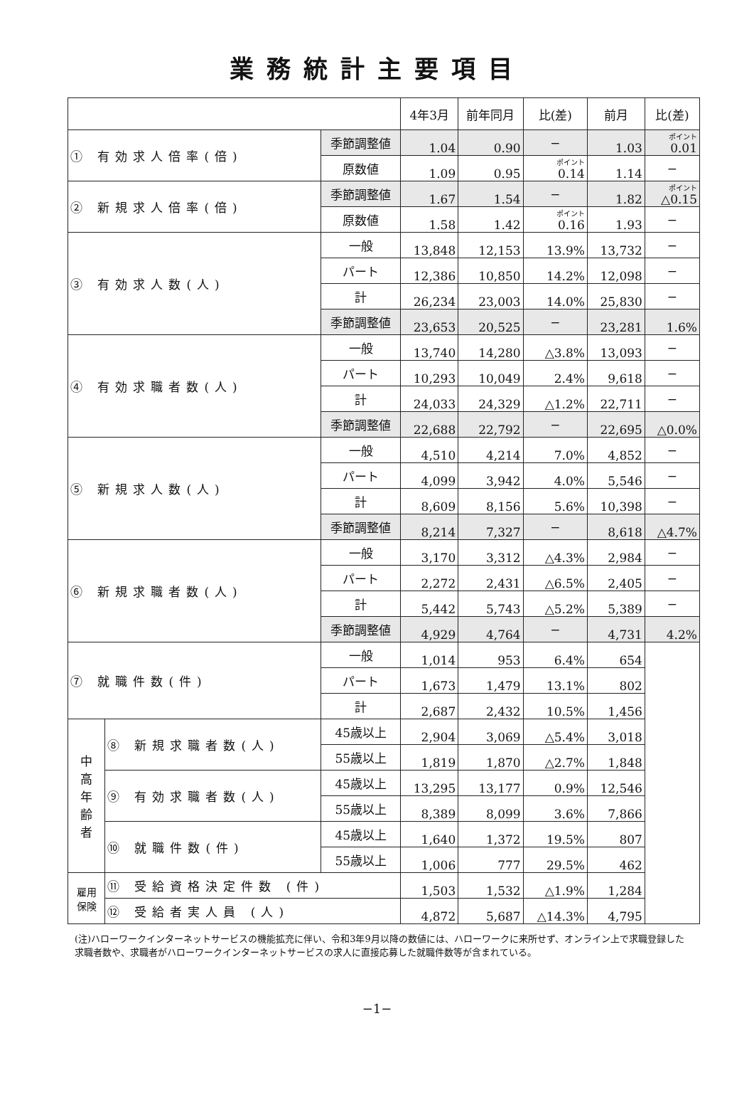業務統計主要項目
| | | | 4年3月 | 前年同月 | 比(差) | 前月 | 比(差) |
| --- | --- | --- | --- | --- | --- | --- | --- |
| ① 有効求人倍率(倍) | | 季節調整値 | 1.04 | 0.90 | − | 1.03 | ポイント 0.01 |
| | | 原数値 | 1.09 | 0.95 | ポイント 0.14 | 1.14 | − |
| ② 新規求人倍率(倍) | | 季節調整値 | 1.67 | 1.54 | − | 1.82 | ポイント △0.15 |
| | | 原数値 | 1.58 | 1.42 | ポイント 0.16 | 1.93 | − |
| ③ 有効求人数(人) | | 一般 | 13,848 | 12,153 | 13.9% | 13,732 | − |
| | | パート | 12,386 | 10,850 | 14.2% | 12,098 | − |
| | | 計 | 26,234 | 23,003 | 14.0% | 25,830 | − |
| | | 季節調整値 | 23,653 | 20,525 | − | 23,281 | 1.6% |
| ④ 有効求職者数(人) | | 一般 | 13,740 | 14,280 | △3.8% | 13,093 | − |
| | | パート | 10,293 | 10,049 | 2.4% | 9,618 | − |
| | | 計 | 24,033 | 24,329 | △1.2% | 22,711 | − |
| | | 季節調整値 | 22,688 | 22,792 | − | 22,695 | △0.0% |
| ⑤ 新規求人数(人) | | 一般 | 4,510 | 4,214 | 7.0% | 4,852 | − |
| | | パート | 4,099 | 3,942 | 4.0% | 5,546 | − |
| | | 計 | 8,609 | 8,156 | 5.6% | 10,398 | − |
| | | 季節調整値 | 8,214 | 7,327 | − | 8,618 | △4.7% |
| ⑥ 新規求職者数(人) | | 一般 | 3,170 | 3,312 | △4.3% | 2,984 | − |
| | | パート | 2,272 | 2,431 | △6.5% | 2,405 | − |
| | | 計 | 5,442 | 5,743 | △5.2% | 5,389 | − |
| | | 季節調整値 | 4,929 | 4,764 | − | 4,731 | 4.2% |
| ⑦ 就職件数(件) | | 一般 | 1,014 | 953 | 6.4% | 654 | |
| | | パート | 1,673 | 1,479 | 13.1% | 802 | |
| | | 計 | 2,687 | 2,432 | 10.5% | 1,456 | |
| 中 高 年 齢 者 | ⑧ 新規求職者数(人) | 45歳以上 | 2,904 | 3,069 | △5.4% | 3,018 | |
| | | 55歳以上 | 1,819 | 1,870 | △2.7% | 1,848 | |
| | ⑨ 有効求職者数(人) | 45歳以上 | 13,295 | 13,177 | 0.9% | 12,546 | |
| | | 55歳以上 | 8,389 | 8,099 | 3.6% | 7,866 | |
| | ⑩ 就職件数(件) | 45歳以上 | 1,640 | 1,372 | 19.5% | 807 | |
| | | 55歳以上 | 1,006 | 777 | 29.5% | 462 | |
| 雇用 保険 | ⑪ 受給資格決定件数 (件) | | 1,503 | 1,532 | △1.9% | 1,284 | |
| | ⑫ 受給者実人員 (人) | | 4,872 | 5,687 | △14.3% | 4,795 | |
(注)ハローワークインターネットサービスの機能拡充に伴い、令和3年9月以降の数値には、ハローワークに来所せず、オンライン上で求職登録した求職者数や、求職者がハローワークインターネットサービスの求人に直接応募した就職件数等が含まれている。
−1−